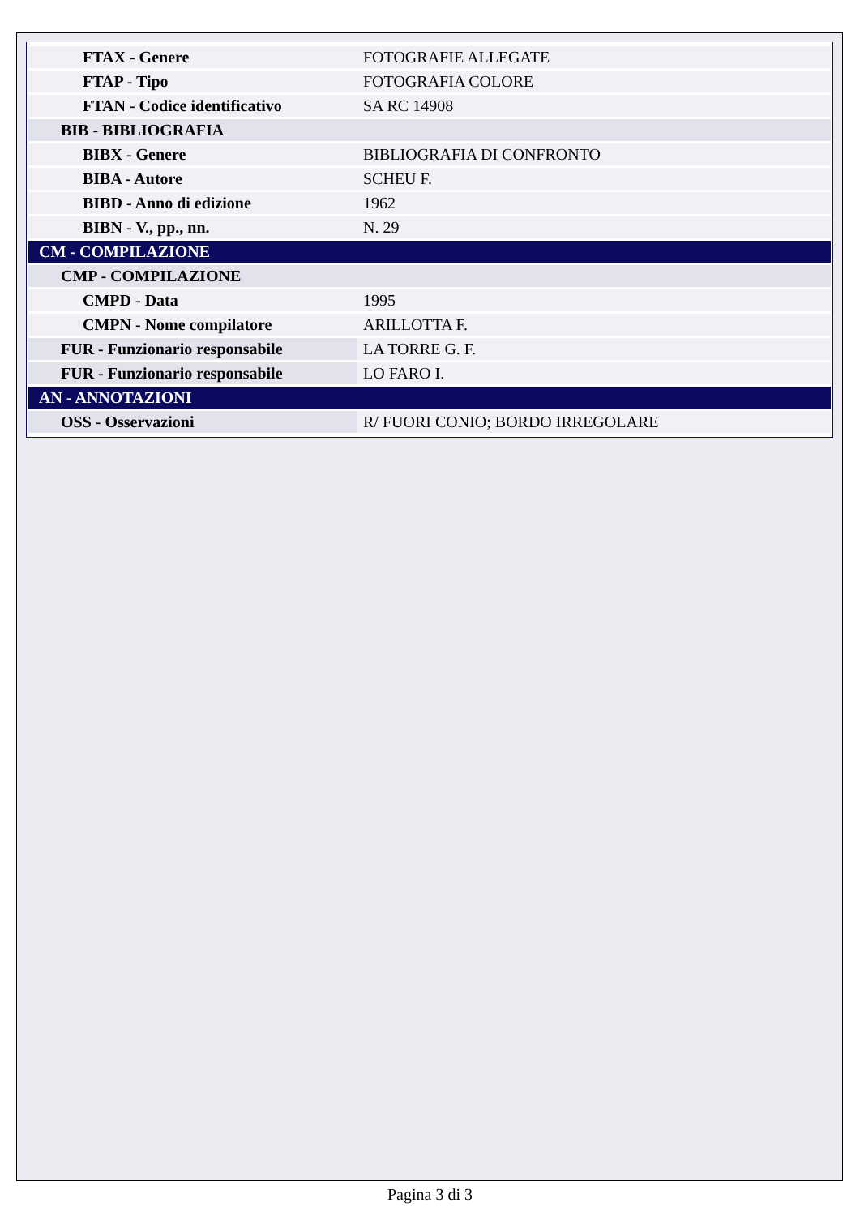| FTAX - Genere | FOTOGRAFIE ALLEGATE |
| FTAP - Tipo | FOTOGRAFIA COLORE |
| FTAN - Codice identificativo | SA RC 14908 |
| BIB - BIBLIOGRAFIA | |
| BIBX - Genere | BIBLIOGRAFIA DI CONFRONTO |
| BIBA - Autore | SCHEU F. |
| BIBD - Anno di edizione | 1962 |
| BIBN - V., pp., nn. | N. 29 |
| CM - COMPILAZIONE | |
| CMP - COMPILAZIONE | |
| CMPD - Data | 1995 |
| CMPN - Nome compilatore | ARILLOTTA F. |
| FUR - Funzionario responsabile | LA TORRE G. F. |
| FUR - Funzionario responsabile | LO FARO I. |
| AN - ANNOTAZIONI | |
| OSS - Osservazioni | R/ FUORI CONIO; BORDO IRREGOLARE |
Pagina 3 di 3